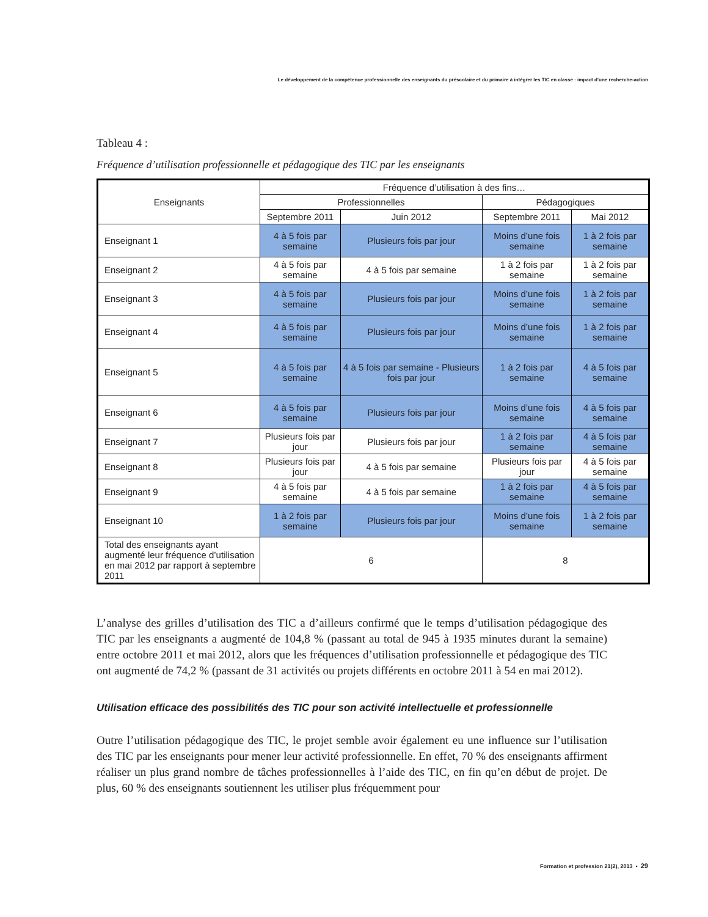Le développement de la compétence professionnelle des enseignants du préscolaire et du primaire à intégrer les TIC en classe : impact d’une recherche-action
Tableau 4 :
Fréquence d’utilisation professionnelle et pédagogique des TIC par les enseignants
| Enseignants | Fréquence d’utilisation à des fins… | | | |
| --- | --- | --- | --- | --- |
| | Professionnelles | | Pédagogiques | |
| | Septembre 2011 | Juin 2012 | Septembre 2011 | Mai 2012 |
| Enseignant 1 | 4 à 5 fois par semaine | Plusieurs fois par jour | Moins d’une fois semaine | 1 à 2 fois par semaine |
| Enseignant 2 | 4 à 5 fois par semaine | 4 à 5 fois par semaine | 1 à 2 fois par semaine | 1 à 2 fois par semaine |
| Enseignant 3 | 4 à 5 fois par semaine | Plusieurs fois par jour | Moins d’une fois semaine | 1 à 2 fois par semaine |
| Enseignant 4 | 4 à 5 fois par semaine | Plusieurs fois par jour | Moins d’une fois semaine | 1 à 2 fois par semaine |
| Enseignant 5 | 4 à 5 fois par semaine | 4 à 5 fois par semaine - Plusieurs fois par jour | 1 à 2 fois par semaine | 4 à 5 fois par semaine |
| Enseignant 6 | 4 à 5 fois par semaine | Plusieurs fois par jour | Moins d’une fois semaine | 4 à 5 fois par semaine |
| Enseignant 7 | Plusieurs fois par jour | Plusieurs fois par jour | 1 à 2 fois par semaine | 4 à 5 fois par semaine |
| Enseignant 8 | Plusieurs fois par jour | 4 à 5 fois par semaine | Plusieurs fois par jour | 4 à 5 fois par semaine |
| Enseignant 9 | 4 à 5 fois par semaine | 4 à 5 fois par semaine | 1 à 2 fois par semaine | 4 à 5 fois par semaine |
| Enseignant 10 | 1 à 2 fois par semaine | Plusieurs fois par jour | Moins d’une fois semaine | 1 à 2 fois par semaine |
| Total des enseignants ayant augmenté leur fréquence d’utilisation en mai 2012 par rapport à septembre 2011 | 6 | | 8 | |
L’analyse des grilles d’utilisation des TIC a d’ailleurs confirmé que le temps d’utilisation pédagogique des TIC par les enseignants a augmenté de 104,8 % (passant au total de 945 à 1935 minutes durant la semaine) entre octobre 2011 et mai 2012, alors que les fréquences d’utilisation professionnelle et pédagogique des TIC ont augmenté de 74,2 % (passant de 31 activités ou projets différents en octobre 2011 à 54 en mai 2012).
Utilisation efficace des possibilités des TIC pour son activité intellectuelle et professionnelle
Outre l’utilisation pédagogique des TIC, le projet semble avoir également eu une influence sur l’utilisation des TIC par les enseignants pour mener leur activité professionnelle. En effet, 70 % des enseignants affirment réaliser un plus grand nombre de tâches professionnelles à l’aide des TIC, en fin qu’en début de projet. De plus, 60 % des enseignants soutiennent les utiliser plus fréquemment pour
Formation et profession 21(2), 2013 • 29